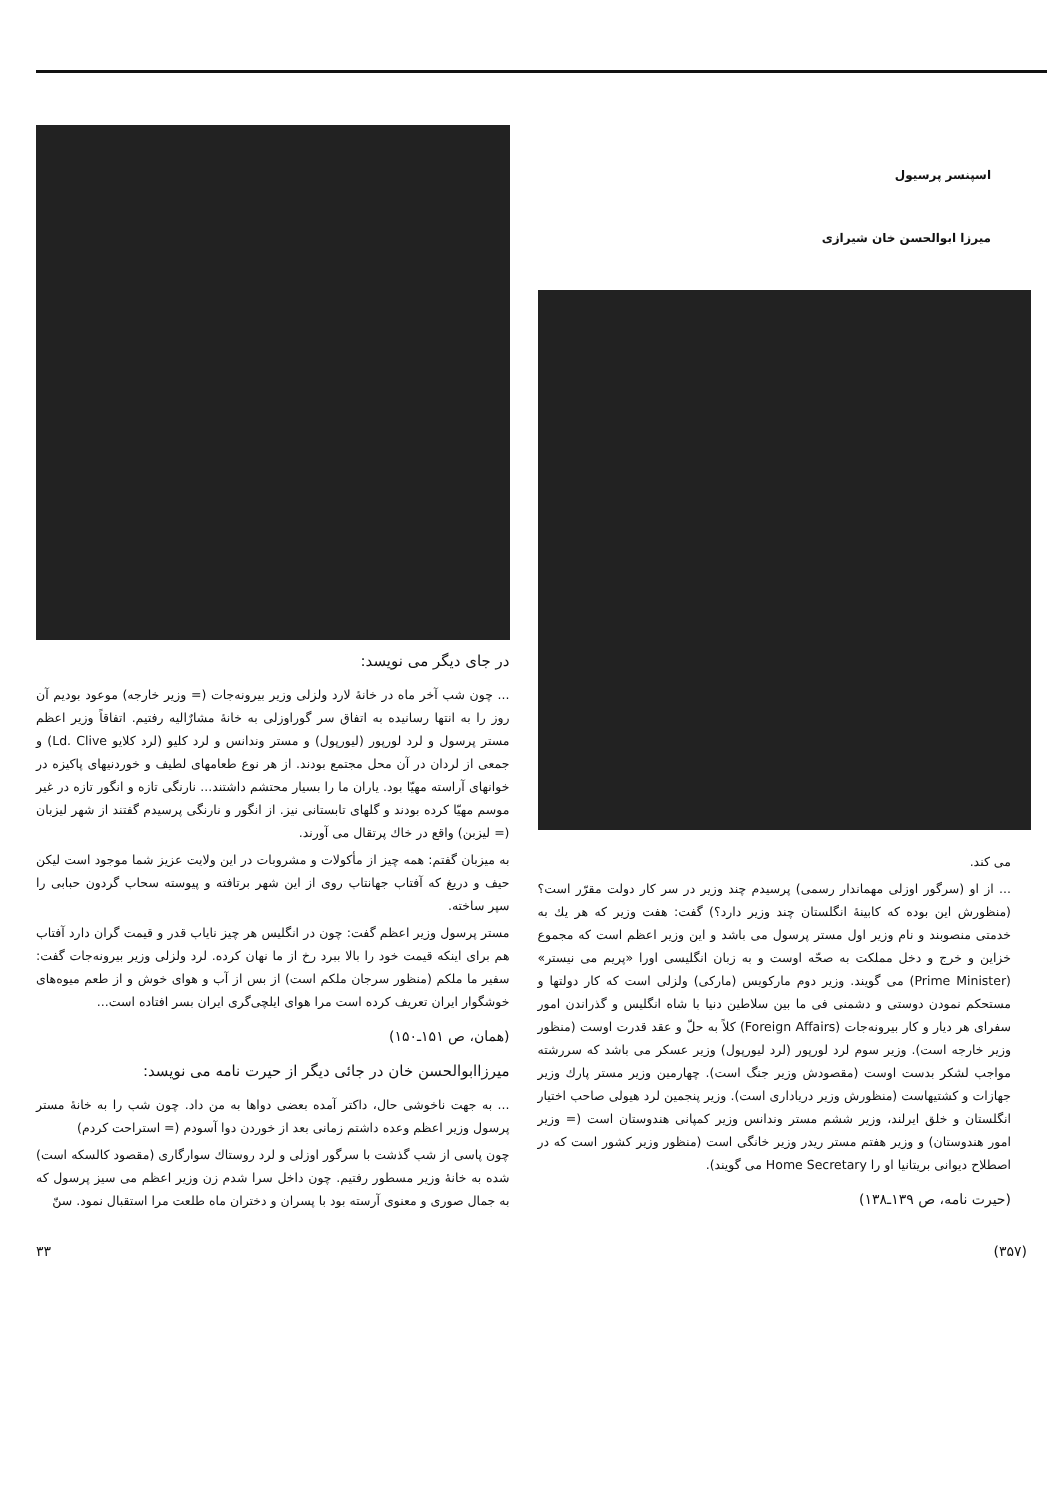اسپنسر پرسیول
میرزا ابوالحسن خان شیرازی
می کند.
... از او (سرگور اوزلی مهماندار رسمی) پرسیدم چند وزیر در سر کار دولت مقرّر است؟ (منظورش این بوده که کابینهٔ انگلستان چند وزیر دارد؟) گفت: هفت وزیر که هر یك به خدمتی منصوبند و نام وزیر اول مستر پرسول می باشد و این وزیر اعظم است که مجموع خزاین و خرج و دخل مملکت به صحّه اوست و به زبان انگلیسی اورا «پریم می نیستر» (Prime Minister) می گویند. وزیر دوم مارکویس (مارکی) ولزلی است که کار دولتها و مستحکم نمودن دوستی و دشمنی فی ما بین سلاطین دنیا با شاه انگلیس و گذراندن امور سفرای هر دیار و کار بیرونه‌جات (Foreign Affairs) کلاً به حلّ و عقد قدرت اوست (منظور وزیر خارجه است). وزیر سوم لرد لورپور (لرد لیورپول) وزیر عسکر می باشد که سررشته مواجب لشکر بدست اوست (مقصودش وزیر جنگ است). چهارمین وزیر مستر پارك وزیر جهازات و کشتیهاست (منظورش وزیر دریاداری است). وزیر پنجمین لرد هیولی صاحب اختیار انگلستان و خلق ایرلند، وزیر ششم مستر وندانس وزیر کمپانی هندوستان است (= وزیر امور هندوستان) و وزیر هفتم مستر ریدر وزیر خانگی است (منظور وزیر کشور است که در اصطلاح دیوانی بریتانیا او را Home Secretary می گویند).
(حیرت نامه، ص ۱۳۹ـ۱۳۸)
در جای دیگر می نویسد:
... چون شب آخر ماه در خانهٔ لارد ولزلی وزیر بیرونه‌جات (= وزیر خارجه) موعود بودیم آن روز را به انتها رسانیده به اتفاق سر گوراوزلی به خانهٔ مشارٌالیه رفتیم. اتفاقاً وزیر اعظم مستر پرسول و لرد لورپور (لیورپول) و مستر وندانس و لرد کلیو (لرد کلایو Ld. Clive) و جمعی از لردان در آن محل مجتمع بودند. از هر نوع طعامهای لطیف و خوردنیهای پاکیزه در خوانهای آراسته مهیّا بود. یاران ما را بسیار محتشم داشتند... نارنگی تازه و انگور تازه در غیر موسم مهیّا کرده بودند و گلهای تابستانی نیز. از انگور و نارنگی پرسیدم گفتند از شهر لیزبان (= لیزبن) واقع در خاك پرتقال می آورند.
به میزبان گفتم: همه چیز از مأکولات و مشروبات در این ولایت عزیز شما موجود است لیکن حیف و دریغ که آفتاب جهانتاب روی از این شهر برتافته و پیوسته سحاب گردون حبابی را سپر ساخته.
مستر پرسول وزیر اعظم گفت: چون در انگلیس هر چیز نایاب قدر و قیمت گران دارد آفتاب هم برای اینکه قیمت خود را بالا ببرد رخ از ما نهان کرده. لرد ولزلی وزیر بیرونه‌جات گفت: سفیر ما ملکم (منظور سرجان ملکم است) از بس از آب و هوای خوش و از طعم میوه‌های خوشگوار ایران تعریف کرده است مرا هوای ایلچی‌گری ایران بسر افتاده است...
(همان، ص ۱۵۱ـ۱۵۰)
میرزاابوالحسن خان در جائی دیگر از حیرت نامه می نویسد:
... به جهت ناخوشی حال، داکتر آمده بعضی دواها به من داد. چون شب را به خانهٔ مستر پرسول وزیر اعظم وعده داشتم زمانی بعد از خوردن دوا آسودم (= استراحت کردم)
چون پاسی از شب گذشت با سرگور اوزلی و لرد روستاك سوارگاری (مقصود کالسکه است) شده به خانهٔ وزیر مسطور رفتیم. چون داخل سرا شدم زن وزیر اعظم می سیز پرسول که به جمال صوری و معنوی آرسته بود با پسران و دختران ماه طلعت مرا استقبال نمود. سنّ
(۳۵۷) ۳۳